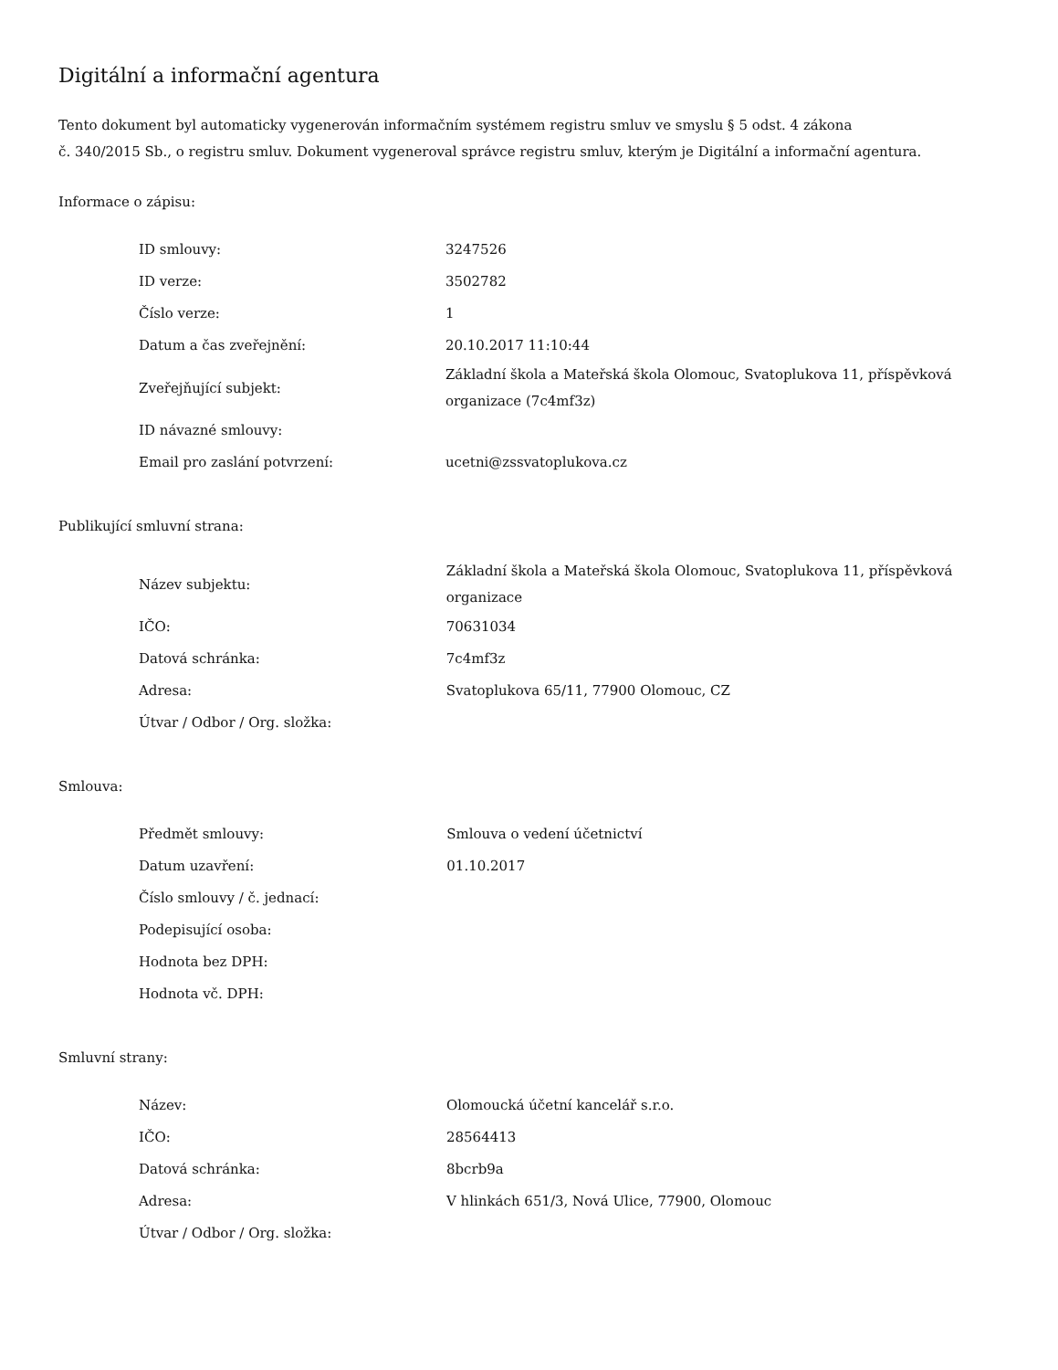Digitální a informační agentura
Tento dokument byl automaticky vygenerován informačním systémem registru smluv ve smyslu § 5 odst. 4 zákona
č. 340/2015 Sb., o registru smluv. Dokument vygeneroval správce registru smluv, kterým je Digitální a informační agentura.
Informace o zápisu:
| ID smlouvy: | 3247526 |
| ID verze: | 3502782 |
| Číslo verze: | 1 |
| Datum a čas zveřejnění: | 20.10.2017 11:10:44 |
| Zveřejňující subjekt: | Základní škola a Mateřská škola Olomouc, Svatoplukova 11, příspěvková organizace (7c4mf3z) |
| ID návazné smlouvy: | |
| Email pro zaslání potvrzení: | ucetni@zssvatoplukova.cz |
Publikující smluvní strana:
| Název subjektu: | Základní škola a Mateřská škola Olomouc, Svatoplukova 11, příspěvková organizace |
| IČO: | 70631034 |
| Datová schránka: | 7c4mf3z |
| Adresa: | Svatoplukova 65/11, 77900 Olomouc, CZ |
| Útvar / Odbor / Org. složka: | |
Smlouva:
| Předmět smlouvy: | Smlouva o vedení účetnictví |
| Datum uzavření: | 01.10.2017 |
| Číslo smlouvy / č. jednací: | |
| Podepisující osoba: | |
| Hodnota bez DPH: | |
| Hodnota vč. DPH: | |
Smluvní strany:
| Název: | Olomoucká účetní kancelář s.r.o. |
| IČO: | 28564413 |
| Datová schránka: | 8bcrb9a |
| Adresa: | V hlinkách 651/3, Nová Ulice, 77900, Olomouc |
| Útvar / Odbor / Org. složka: | |